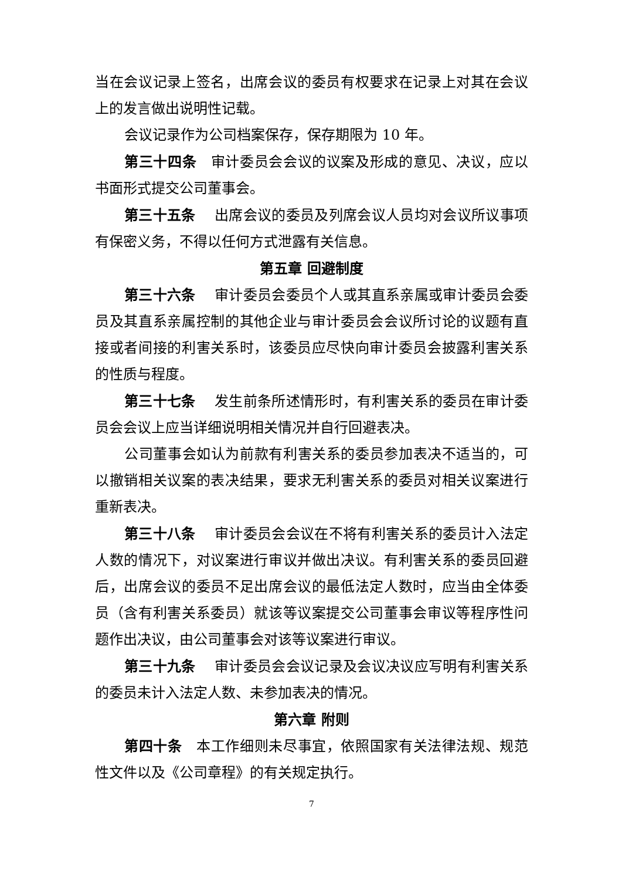当在会议记录上签名，出席会议的委员有权要求在记录上对其在会议上的发言做出说明性记载。
会议记录作为公司档案保存，保存期限为 10 年。
第三十四条　审计委员会会议的议案及形成的意见、决议，应以书面形式提交公司董事会。
第三十五条　 出席会议的委员及列席会议人员均对会议所议事项有保密义务，不得以任何方式泄露有关信息。
第五章 回避制度
第三十六条　 审计委员会委员个人或其直系亲属或审计委员会委员及其直系亲属控制的其他企业与审计委员会会议所讨论的议题有直接或者间接的利害关系时，该委员应尽快向审计委员会披露利害关系的性质与程度。
第三十七条　 发生前条所述情形时，有利害关系的委员在审计委员会会议上应当详细说明相关情况并自行回避表决。
公司董事会如认为前款有利害关系的委员参加表决不适当的，可以撤销相关议案的表决结果，要求无利害关系的委员对相关议案进行重新表决。
第三十八条　 审计委员会会议在不将有利害关系的委员计入法定人数的情况下，对议案进行审议并做出决议。有利害关系的委员回避后，出席会议的委员不足出席会议的最低法定人数时，应当由全体委员（含有利害关系委员）就该等议案提交公司董事会审议等程序性问题作出决议，由公司董事会对该等议案进行审议。
第三十九条　 审计委员会会议记录及会议决议应写明有利害关系的委员未计入法定人数、未参加表决的情况。
第六章 附则
第四十条　本工作细则未尽事宜，依照国家有关法律法规、规范性文件以及《公司章程》的有关规定执行。
7